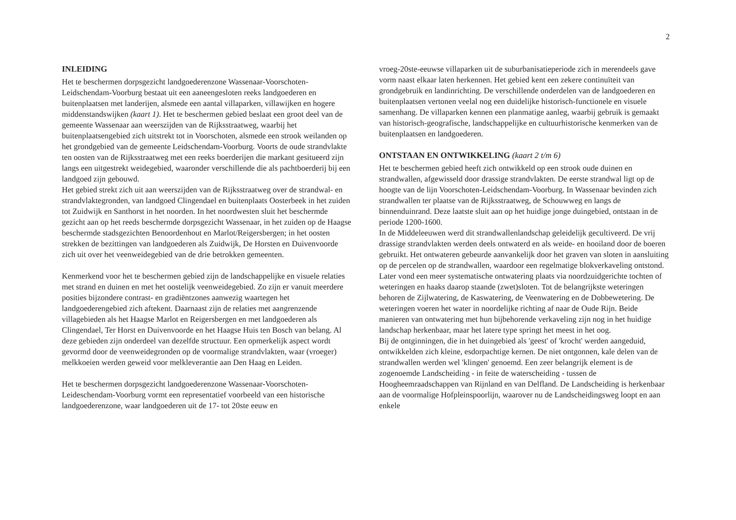2
INLEIDING
Het te beschermen dorpsgezicht landgoederenzone Wassenaar-Voorschoten-Leidschendam-Voorburg bestaat uit een aaneengesloten reeks landgoederen en buitenplaatsen met landerijen, alsmede een aantal villaparken, villawijken en hogere middenstandswijken (kaart 1). Het te beschermen gebied beslaat een groot deel van de gemeente Wassenaar aan weerszijden van de Rijksstraatweg, waarbij het buitenplaatsengebied zich uitstrekt tot in Voorschoten, alsmede een strook weilanden op het grondgebied van de gemeente Leidschendam-Voorburg. Voorts de oude strandvlakte ten oosten van de Rijksstraatweg met een reeks boerderijen die markant gesitueerd zijn langs een uitgestrekt weidegebied, waaronder verschillende die als pachtboerderij bij een landgoed zijn gebouwd.
Het gebied strekt zich uit aan weerszijden van de Rijksstraatweg over de strandwal- en strandvlaktegronden, van landgoed Clingendael en buitenplaats Oosterbeek in het zuiden tot Zuidwijk en Santhorst in het noorden. In het noordwesten sluit het beschermde gezicht aan op het reeds beschermde dorpsgezicht Wassenaar, in het zuiden op de Haagse beschermde stadsgezichten Benoordenhout en Marlot/Reigersbergen; in het oosten strekken de bezittingen van landgoederen als Zuidwijk, De Horsten en Duivenvoorde zich uit over het veenweidegebied van de drie betrokken gemeenten.
Kenmerkend voor het te beschermen gebied zijn de landschappelijke en visuele relaties met strand en duinen en met het oostelijk veenweidegebied. Zo zijn er vanuit meerdere posities bijzondere contrast- en gradiëntzones aanwezig waartegen het landgoederengebied zich aftekent. Daarnaast zijn de relaties met aangrenzende villagebieden als het Haagse Marlot en Reigersbergen en met landgoederen als Clingendael, Ter Horst en Duivenvoorde en het Haagse Huis ten Bosch van belang. Al deze gebieden zijn onderdeel van dezelfde structuur. Een opmerkelijk aspect wordt gevormd door de veenweidegronden op de voormalige strandvlakten, waar (vroeger) melkkoeien werden geweid voor melkleverantie aan Den Haag en Leiden.
Het te beschermen dorpsgezicht landgoederenzone Wassenaar-Voorschoten-Leideschendam-Voorburg vormt een representatief voorbeeld van een historische landgoederenzone, waar landgoederen uit de 17- tot 20ste eeuw en
vroeg-20ste-eeuwse villaparken uit de suburbanisatieperiode zich in merendeels gave vorm naast elkaar laten herkennen. Het gebied kent een zekere continuïteit van grondgebruik en landinrichting. De verschillende onderdelen van de landgoederen en buitenplaatsen vertonen veelal nog een duidelijke historisch-functionele en visuele samenhang. De villaparken kennen een planmatige aanleg, waarbij gebruik is gemaakt van historisch-geografische, landschappelijke en cultuurhistorische kenmerken van de buitenplaatsen en landgoederen.
ONTSTAAN EN ONTWIKKELING (kaart 2 t/m 6)
Het te beschermen gebied heeft zich ontwikkeld op een strook oude duinen en strandwallen, afgewisseld door drassige strandvlakten. De eerste strandwal ligt op de hoogte van de lijn Voorschoten-Leidschendam-Voorburg. In Wassenaar bevinden zich strandwallen ter plaatse van de Rijksstraatweg, de Schouwweg en langs de binnenduinrand. Deze laatste sluit aan op het huidige jonge duingebied, ontstaan in de periode 1200-1600.
In de Middeleeuwen werd dit strandwallenlandschap geleidelijk gecultiveerd. De vrij drassige strandvlakten werden deels ontwaterd en als weide- en hooiland door de boeren gebruikt. Het ontwateren gebeurde aanvankelijk door het graven van sloten in aansluiting op de percelen op de strandwallen, waardoor een regelmatige blokverkaveling ontstond. Later vond een meer systematische ontwatering plaats via noordzuidgerichte tochten of weteringen en haaks daarop staande (zwet)sloten. Tot de belangrijkste weteringen behoren de Zijlwatering, de Kaswatering, de Veenwatering en de Dobbewetering. De weteringen voeren het water in noordelijke richting af naar de Oude Rijn. Beide manieren van ontwatering met hun bijbehorende verkaveling zijn nog in het huidige landschap herkenbaar, maar het latere type springt het meest in het oog.
Bij de ontginningen, die in het duingebied als 'geest' of 'krocht' werden aangeduid, ontwikkelden zich kleine, esdorpachtige kernen. De niet ontgonnen, kale delen van de strandwallen werden wel 'klingen' genoemd. Een zeer belangrijk element is de zogenoemde Landscheiding - in feite de waterscheiding - tussen de Hoogheemraadschappen van Rijnland en van Delfland. De Landscheiding is herkenbaar aan de voormalige Hofpleinspoorlijn, waarover nu de Landscheidingsweg loopt en aan enkele